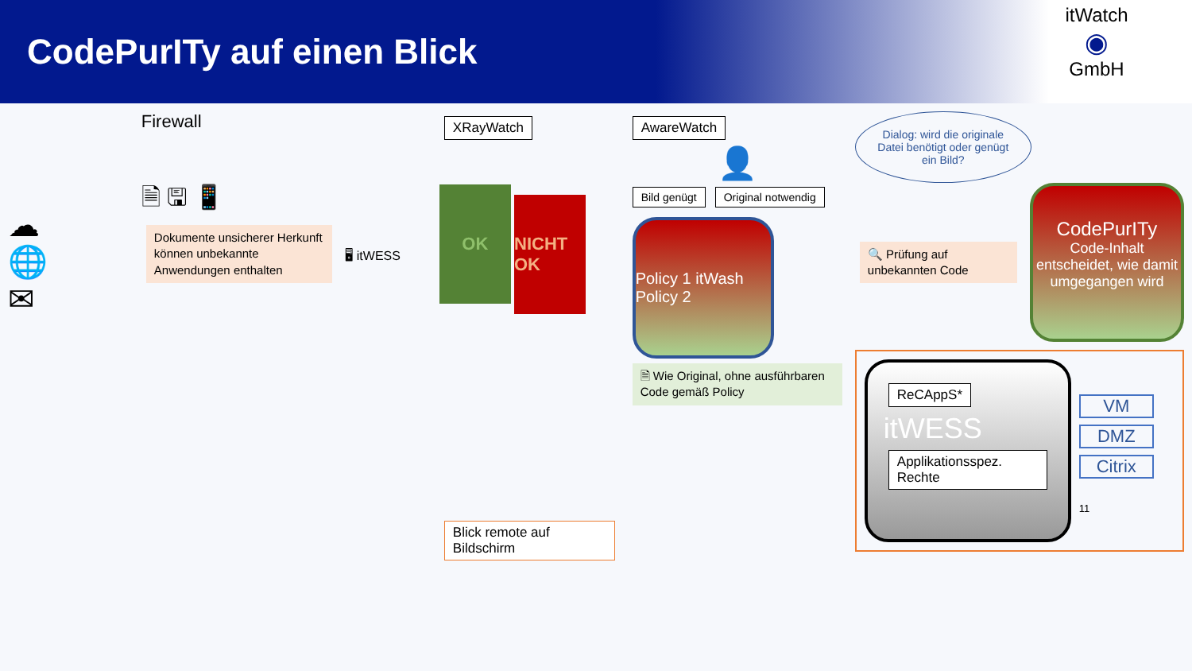CodePurITy auf einen Blick
itWatch
◉
GmbH
☁
🌐
✉
Firewall
🗎 🖫 📱
Dokumente unsicherer Herkunft können unbekannte Anwendungen enthalten
🖥 itWESS
XRayWatch
OK NICHT OK
Blick remote auf Bildschirm
AwareWatch
👤
Bild genügt Original notwendig
Policy 1 itWash Policy 2
🗎 Wie Original, ohne ausführbaren Code gemäß Policy
Dialog: wird die originale Datei benötigt oder genügt ein Bild?
🔍 Prüfung auf unbekannten Code
CodePurITy
Code-Inhalt entscheidet, wie damit umgegangen wird
ReCAppS*
itWESS
Applikationsspez. Rechte
VM
DMZ
Citrix
11